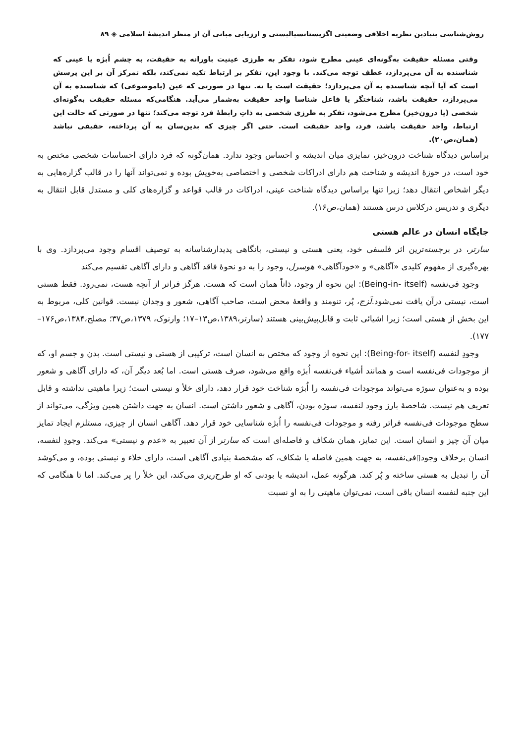روش‌شناسی بنیادین نظریه اخلاقی وضعیتی اگزیستانسیالیستی و ارزیابی مبانی آن از منظر اندیشهٔ اسلامی ◈ ۸۹
وقتی مسئله حقیقت به‌گونه‌ای عینی مطرح شود، تفکر به طرزی عینیت باورانه به حقیقت، به چشم اُبژه یا عینی که شناسنده به آن می‌پردازد، عطف توجه می‌کند. با وجود این، تفکر بر ارتباط تکیه نمی‌کند، بلکه تمرکز آن بر این پرسش است که آیا آنچه شناسنده به آن می‌پردازد؛ حقیقت است یا نه. تنها در صورتی که عین (یاموضوعی) که شناسنده به آن می‌پردازد، حقیقت باشد، شناختگر یا فاعل شناسا واجد حقیقت به‌شمار می‌آید. هنگامی‌که مسئله حقیقت به‌گونه‌ای شخصی (یا درون‌خیز) مطرح می‌شود، تفکر به طرزی شخصی به ذاتِ رابطهٔ فرد توجه می‌کند؛ تنها در صورتی که حالت این ارتباط، واجد حقیقت باشد، فرد، واجد حقیقت است. حتی اگر چیزی که بدین‌سان به آن پرداخته، حقیقی نباشد (همان،ص۲۰).
براساس دیدگاه شناخت درون‌خیز، تمایزی میان اندیشه و احساس وجود ندارد. همان‌گونه که فرد دارای احساسات شخصی مختص به خود است، در حوزهٔ اندیشه و شناخت هم دارای ادراکات شخصی و اختصاصی به‌خویش بوده و نمی‌تواند آنها را در قالب گزاره‌هایی به دیگر اشخاص انتقال دهد؛ زیرا تنها براساس دیدگاه شناخت عینی، ادراکات در قالب قواعد و گزاره‌های کلی و مستدل قابل انتقال به دیگری و تدریس درکلاس درس هستند (همان،ص۱۶).
جایگاه انسان در عالم هستی
سارتر، در برجسته‌ترین اثر فلسفی خود، یعنی هستی و نیستی، بانگاهی پدیدارشناسانه به توصیف اقسام وجود می‌پردازد. وی با بهره‌گیری از مفهوم کلیدی «آگاهی» و «خودآگاهی» هوسرل، وجود را به دو نحوهٔ فاقد آگاهی و دارای آگاهی تقسیم می‌کند
وجودِ فی‌نفسه (Being-in- itself): این نحوه از وجود، ذاتاً همان است که هست. هرگز فراتر از آنچه هست، نمی‌رود. فقط هستی است، نیستی درآن یافت نمی‌شود.لَزج، پُر، تنومند و واقعهٔ محض است، صاحب آگاهی، شعور و وجدان نیست. قوانین کلی، مربوط به این بخش از هستی است؛ زیرا اشیائی ثابت و قابل‌پیش‌بینی هستند (سارتر،۱۳۸۹،ص۱۳–۱۷؛ وارنوک، ۱۳۷۹،ص۳۷؛ مصلح،۱۳۸۴،ص۱۷۶–۱۷۷).
وجودِ لنفسه (Being-for- itself): این نحوه از وجود که مختص به انسان است، ترکیبی از هستی و نیستی است. بدن و جسم او، که از موجودات فی‌نفسه است و همانند أشیاء فی‌نفسه اُبژه واقع می‌شود، صرف هستی است. اما بُعد دیگر آن، که دارای آگاهی و شعور بوده و به‌عنوان سوژه می‌تواند موجودات فی‌نفسه را اُبژه شناخت خود قرار دهد، دارای خلأ و نیستی است؛ زیرا ماهیتی نداشته و قابل تعریف هم نیست. شاخصهٔ بارز وجود لنفسه، سوژه بودن، آگاهی و شعور داشتن است. انسان به جهت داشتن همین ویژگی، می‌تواند از سطح موجودات فی‌نفسه فراتر رفته و موجودات فی‌نفسه را اُبژه شناسایی خود قرار دهد. آگاهی انسان از چیزی، مستلزم ایجاد تمایز میان آن چیز و انسان است. این تمایز، همان شکاف و فاصله‌ای است که سارتر از آن تعبیر به «عدم و نیستی» می‌کند. وجودِ لنفسه، انسان برخلاف وجود▯فی‌نفسه، به جهت همین فاصله یا شکاف، که مشخصهٔ بنیادی آگاهی است، دارای خلاء و نیستی بوده، و می‌کوشد آن را تبدیل به هستی ساخته و پُر کند. هرگونه عمل، اندیشه یا بودنی که او طرح‌ریزی می‌کند، این خلأ را پر می‌کند. اما تا هنگامی که این جنبه لنفسه انسان باقی است، نمی‌توان ماهیتی را به او نسبت